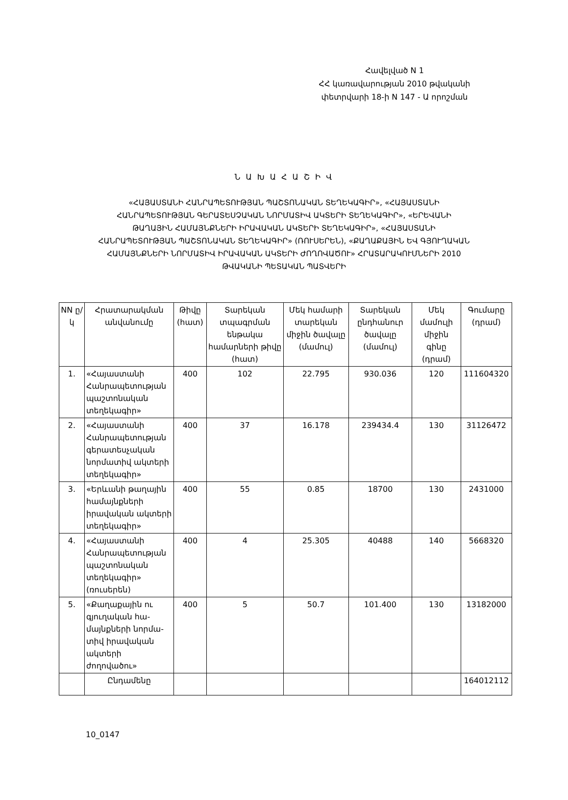Հավելված N 1
ՀՀ կառավարության 2010 թվականի
փետրվարի 18-ի N 147 - Ա որոշման
Ն Ա Խ Ա Հ Ա Շ Ի Վ
«ՀԱՅԱՍՏԱՆԻ ՀԱՆՐԱՊԵՏՈՒԹՅԱՆ ՊԱՇՏՈՆԱԿԱՆ ՏԵՂԵԿԱԳԻՐ», «ՀԱՅԱՍՏԱՆԻ ՀԱՆՐԱՊԵՏՈՒԹՅԱՆ ԳԵՐԱՏԵՍՉԱԿԱՆ ՆՈՐՄԱՏԻՎ ԱԿՏԵՐԻ ՏԵՂԵԿԱԳԻՐ», «ԵՐԵՎԱՆԻ ԹԱՂԱՅԻՆ ՀԱՄԱՅՆՔՆԵՐԻ ԻՐԱՎԱԿԱՆ ԱԿՏԵՐԻ ՏԵՂԵԿԱԳԻՐ», «ՀԱՅԱՍՏԱՆԻ ՀԱՆՐԱՊԵՏՈՒԹՅԱՆ ՊԱՇՏՈՆԱԿԱՆ ՏԵՂԵԿԱԳԻՐ» (ՌՈՒՍԵՐԵՆ), «ՔԱՂԱՔԱՅԻՆ ԵՎ ԳՅՈՒՂԱԿԱՆ ՀԱՄԱՅՆՔՆԵՐԻ ՆՈՐՄԱՏԻՎ ԻՐԱՎԱԿԱՆ ԱԿՏԵՐԻ ԺՈՂՈՎԱԾՈՒ» ՀՐԱՏԱՐԱԿՈՒՄՆԵՐԻ 2010 ԹՎԱԿԱՆԻ ՊԵՏԱԿԱՆ ՊԱՏՎԵՐԻ
| NN ը/կ | Հրատարակման անվանումը | Թիվը (հատ) | Տարեկան տպագրման ենթակա համարների թիվը (հատ) | Մեկ համարի տարեկան միջին ծավալը (մամուլ) | Տարեկան ընդհանուր ծավալը (մամուլ) | Մեկ մամուլի միջին գինը (դրամ) | Գումարը (դրամ) |
| --- | --- | --- | --- | --- | --- | --- | --- |
| 1. | «Հայաստանի Հանրապետության պաշտոնական տեղեկագիր» | 400 | 102 | 22.795 | 930.036 | 120 | 111604320 |
| 2. | «Հայաստանի Հանրապետության գերատեսչական նորմատիվ ակտերի տեղեկագիր» | 400 | 37 | 16.178 | 239434.4 | 130 | 31126472 |
| 3. | «Երևանի թաղային համայնքների իրավական ակտերի տեղեկագիր» | 400 | 55 | 0.85 | 18700 | 130 | 2431000 |
| 4. | «Հայաստանի Հանրապետության պաշտոնական տեղեկագիր» (ռուսերեն) | 400 | 4 | 25.305 | 40488 | 140 | 5668320 |
| 5. | «Քաղաքային ու գյուղական հա-մայնքների նորմա-տիվ իրավական ակտերի ժողովածու» | 400 | 5 | 50.7 | 101.400 | 130 | 13182000 |
| | Ընդամենը | | | | | | 164012112 |
10_0147